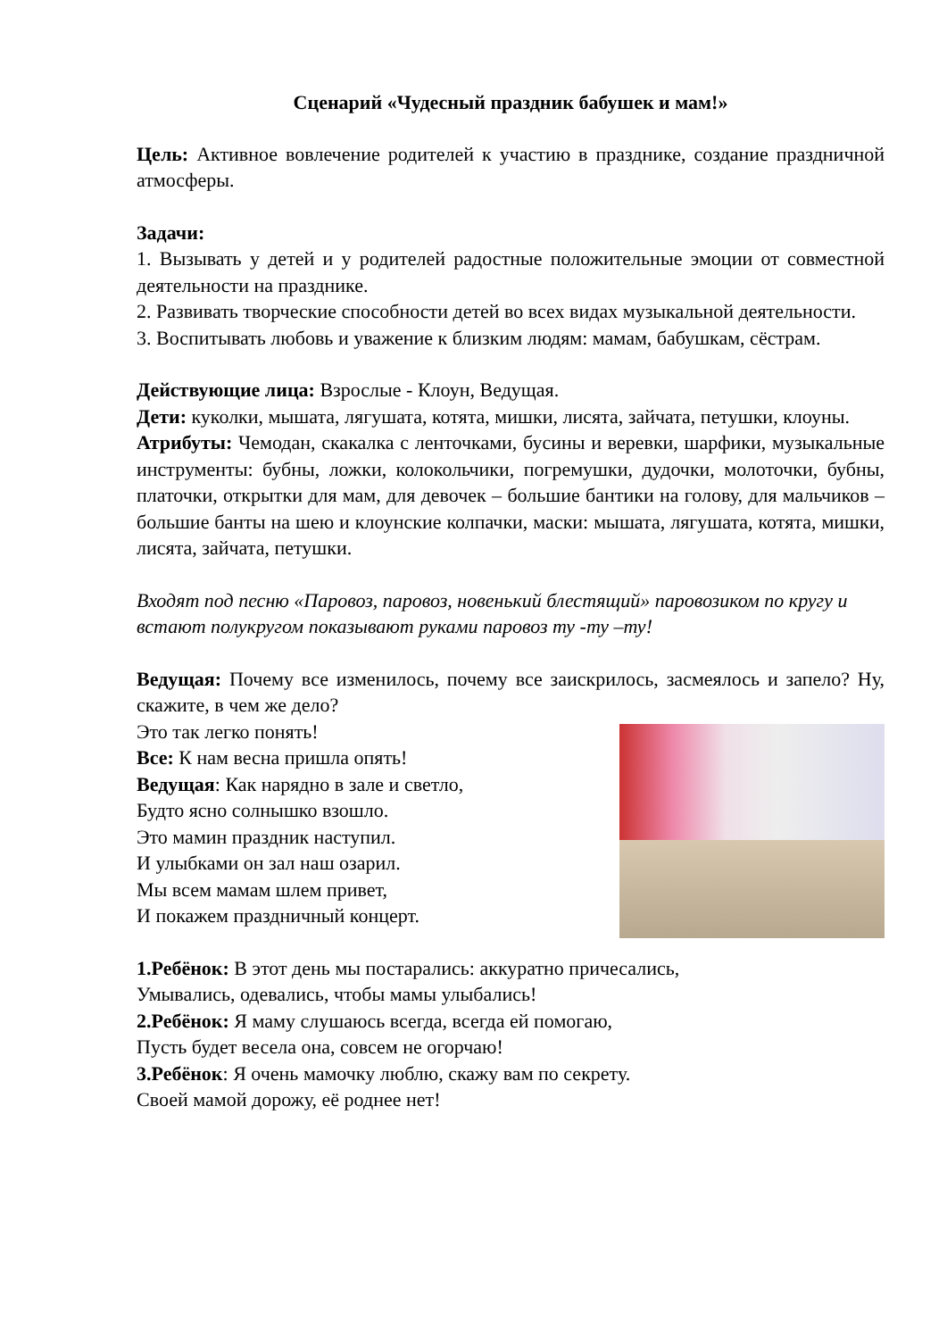Сценарий «Чудесный праздник бабушек и мам!»
Цель: Активное вовлечение родителей к участию в празднике, создание праздничной атмосферы.
Задачи:
1. Вызывать у детей и у родителей радостные положительные эмоции от совместной деятельности на празднике.
2. Развивать творческие способности детей во всех видах музыкальной деятельности.
3. Воспитывать любовь и уважение к близким людям: мамам, бабушкам, сёстрам.
Действующие лица: Взрослые - Клоун, Ведущая.
Дети: куколки, мышата, лягушата, котята, мишки, лисята, зайчата, петушки, клоуны.
Атрибуты: Чемодан, скакалка с ленточками, бусины и веревки, шарфики, музыкальные инструменты: бубны, ложки, колокольчики, погремушки, дудочки, молоточки, бубны, платочки, открытки для мам, для девочек – большие бантики на голову, для мальчиков – большие банты на шею и клоунские колпачки, маски: мышата, лягушата, котята, мишки, лисята, зайчата, петушки.
Входят под песню «Паровоз, паровоз, новенький блестящий» паровозиком по кругу и встают полукругом показывают руками паровоз ту -ту –ту!
Ведущая: Почему все изменилось, почему все заискрилось, засмеялось и запело? Ну, скажите, в чем же дело?
Это так легко понять!
Все: К нам весна пришла опять!
Ведущая: Как нарядно в зале и светло,
Будто ясно солнышко взошло.
Это мамин праздник наступил.
И улыбками он зал наш озарил.
Мы всем мамам шлем привет,
И покажем праздничный концерт.
1.Ребёнок: В этот день мы постарались: аккуратно причесались,
Умывались, одевались, чтобы мамы улыбались!
2.Ребёнок: Я маму слушаюсь всегда, всегда ей помогаю,
Пусть будет весела она, совсем не огорчаю!
3.Ребёнок: Я очень мамочку люблю, скажу вам по секрету.
Своей мамой дорожу, её роднее нет!